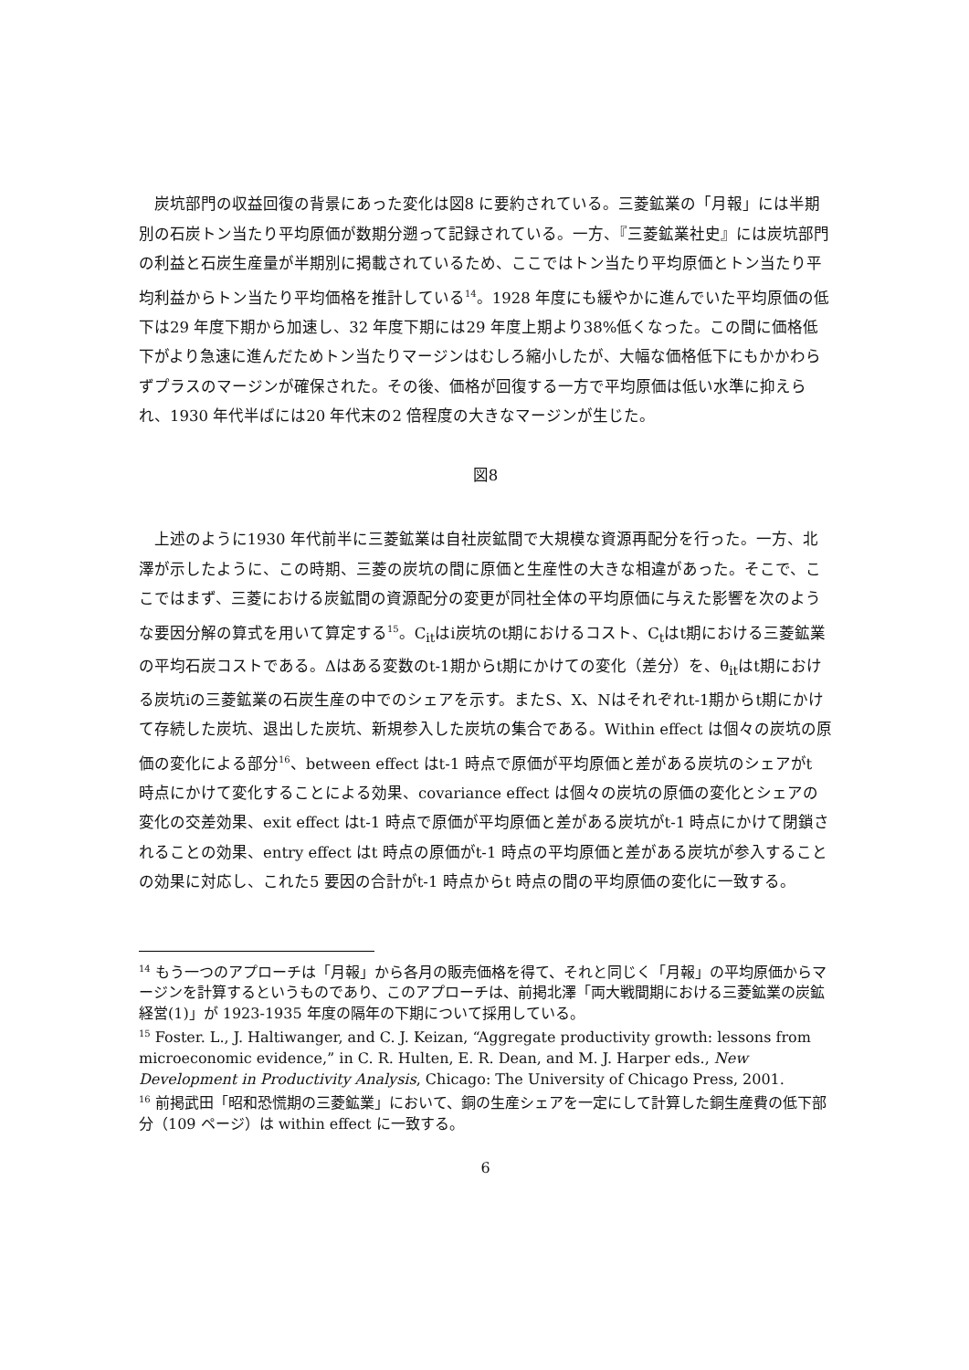炭坑部門の収益回復の背景にあった変化は図8 に要約されている。三菱鉱業の「月報」には半期別の石炭トン当たり平均原価が数期分遡って記録されている。一方、『三菱鉱業社史』には炭坑部門の利益と石炭生産量が半期別に掲載されているため、ここではトン当たり平均原価とトン当たり平均利益からトン当たり平均価格を推計している<sup>14</sup>。1928 年度にも緩やかに進んでいた平均原価の低下は29 年度下期から加速し、32 年度下期には29 年度上期より38%低くなった。この間に価格低下がより急速に進んだためトン当たりマージンはむしろ縮小したが、大幅な価格低下にもかかわらずプラスのマージンが確保された。その後、価格が回復する一方で平均原価は低い水準に抑えられ、1930 年代半ばには20 年代末の2 倍程度の大きなマージンが生じた。
図8
上述のように1930 年代前半に三菱鉱業は自社炭鉱間で大規模な資源再配分を行った。一方、北澤が示したように、この時期、三菱の炭坑の間に原価と生産性の大きな相違があった。そこで、ここではまず、三菱における炭鉱間の資源配分の変更が同社全体の平均原価に与えた影響を次のような要因分解の算式を用いて算定する<sup>15</sup>。C<sub>it</sub>はi炭坑のt期におけるコスト、C<sub>t</sub>はt期における三菱鉱業の平均石炭コストである。Δはある変数のt-1期からt期にかけての変化（差分）を、θ<sub>it</sub>はt期における炭坑iの三菱鉱業の石炭生産の中でのシェアを示す。またS、X、Nはそれぞれt-1期からt期にかけて存続した炭坑、退出した炭坑、新規参入した炭坑の集合である。Within effect は個々の炭坑の原価の変化による部分<sup>16</sup>、between effect はt-1 時点で原価が平均原価と差がある炭坑のシェアがt 時点にかけて変化することによる効果、covariance effect は個々の炭坑の原価の変化とシェアの変化の交差効果、exit effect はt-1 時点で原価が平均原価と差がある炭坑がt-1 時点にかけて閉鎖されることの効果、entry effect はt 時点の原価がt-1 時点の平均原価と差がある炭坑が参入することの効果に対応し、これた5 要因の合計がt-1 時点からt 時点の間の平均原価の変化に一致する。
<sup>14</sup> もう一つのアプローチは「月報」から各月の販売価格を得て、それと同じく「月報」の平均原価からマージンを計算するというものであり、このアプローチは、前掲北澤「両大戦間期における三菱鉱業の炭鉱経営(1)」が 1923-1935 年度の隔年の下期について採用している。
<sup>15</sup> Foster. L., J. Haltiwanger, and C. J. Keizan, “Aggregate productivity growth: lessons from microeconomic evidence,” in C. R. Hulten, E. R. Dean, and M. J. Harper eds., New Development in Productivity Analysis, Chicago: The University of Chicago Press, 2001.
<sup>16</sup> 前掲武田「昭和恐慌期の三菱鉱業」において、銅の生産シェアを一定にして計算した銅生産費の低下部分（109 ページ）は within effect に一致する。
6